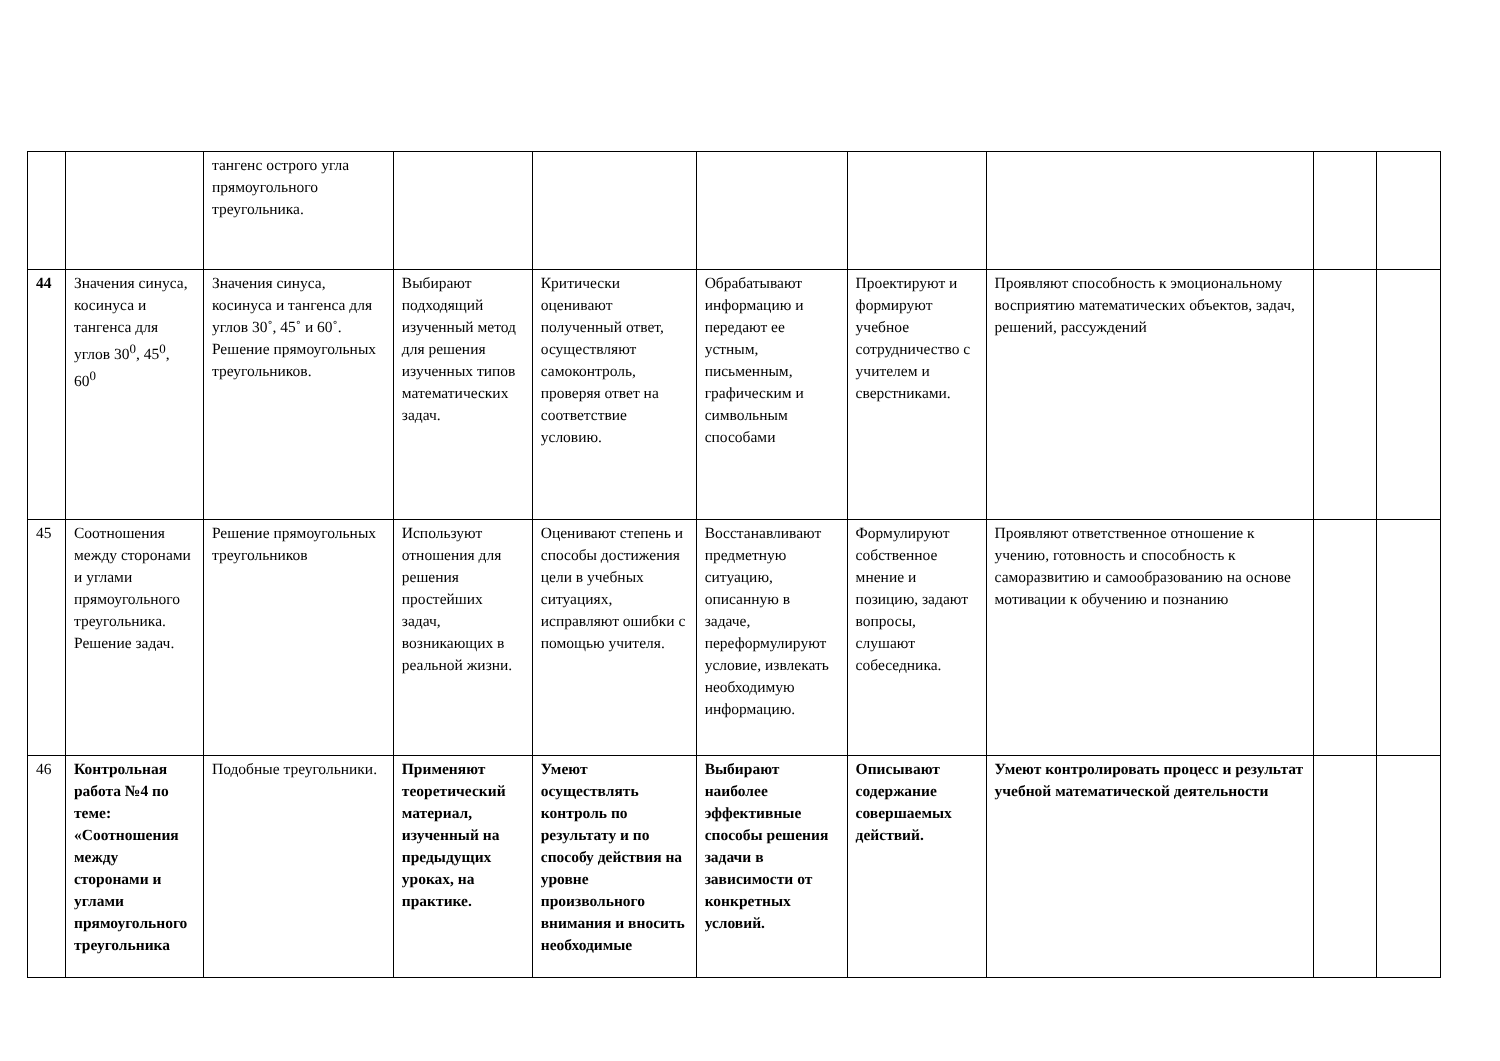| | | тангенс острого угла прямоугольного треугольника. | | | | | | | |
| 44 | Значения синуса, косинуса и тангенса для углов 30<sup>0</sup>, 45<sup>0</sup>, 60<sup>0</sup> | Значения синуса, косинуса и тангенса для углов 30˚, 45˚ и 60˚. Решение прямоугольных треугольников. | Выбирают подходящий изученный метод для решения изученных типов математических задач. | Критически оценивают полученный ответ, осуществляют самоконтроль, проверяя ответ на соответствие условию. | Обрабатывают информацию и передают ее устным, письменным, графическим и символьным способами | Проектируют и формируют учебное сотрудничество с учителем и сверстниками. | Проявляют способность к эмоциональному восприятию математических объектов, задач, решений, рассуждений | | |
| 45 | Соотношения между сторонами и углами прямоугольного треугольника. Решение задач. | Решение прямоугольных треугольников | Используют отношения для решения простейших задач, возникающих в реальной жизни. | Оценивают степень и способы достижения цели в учебных ситуациях, исправляют ошибки с помощью учителя. | Восстанавливают предметную ситуацию, описанную в задаче, переформулируют условие, извлекать необходимую информацию. | Формулируют собственное мнение и позицию, задают вопросы, слушают собеседника. | Проявляют ответственное отношение к учению, готовность и способность к саморазвитию и самообразованию на основе мотивации к обучению и познанию | | |
| 46 | Контрольная работа №4 по теме: «Соотношения между сторонами и углами прямоугольного треугольника | Подобные треугольники. | Применяют теоретический материал, изученный на предыдущих уроках, на практике. | Умеют осуществлять контроль по результату и по способу действия на уровне произвольного внимания и вносить необходимые | Выбирают наиболее эффективные способы решения задачи в зависимости от конкретных условий. | Описывают содержание совершаемых действий. | Умеют контролировать процесс и результат учебной математической деятельности | | |